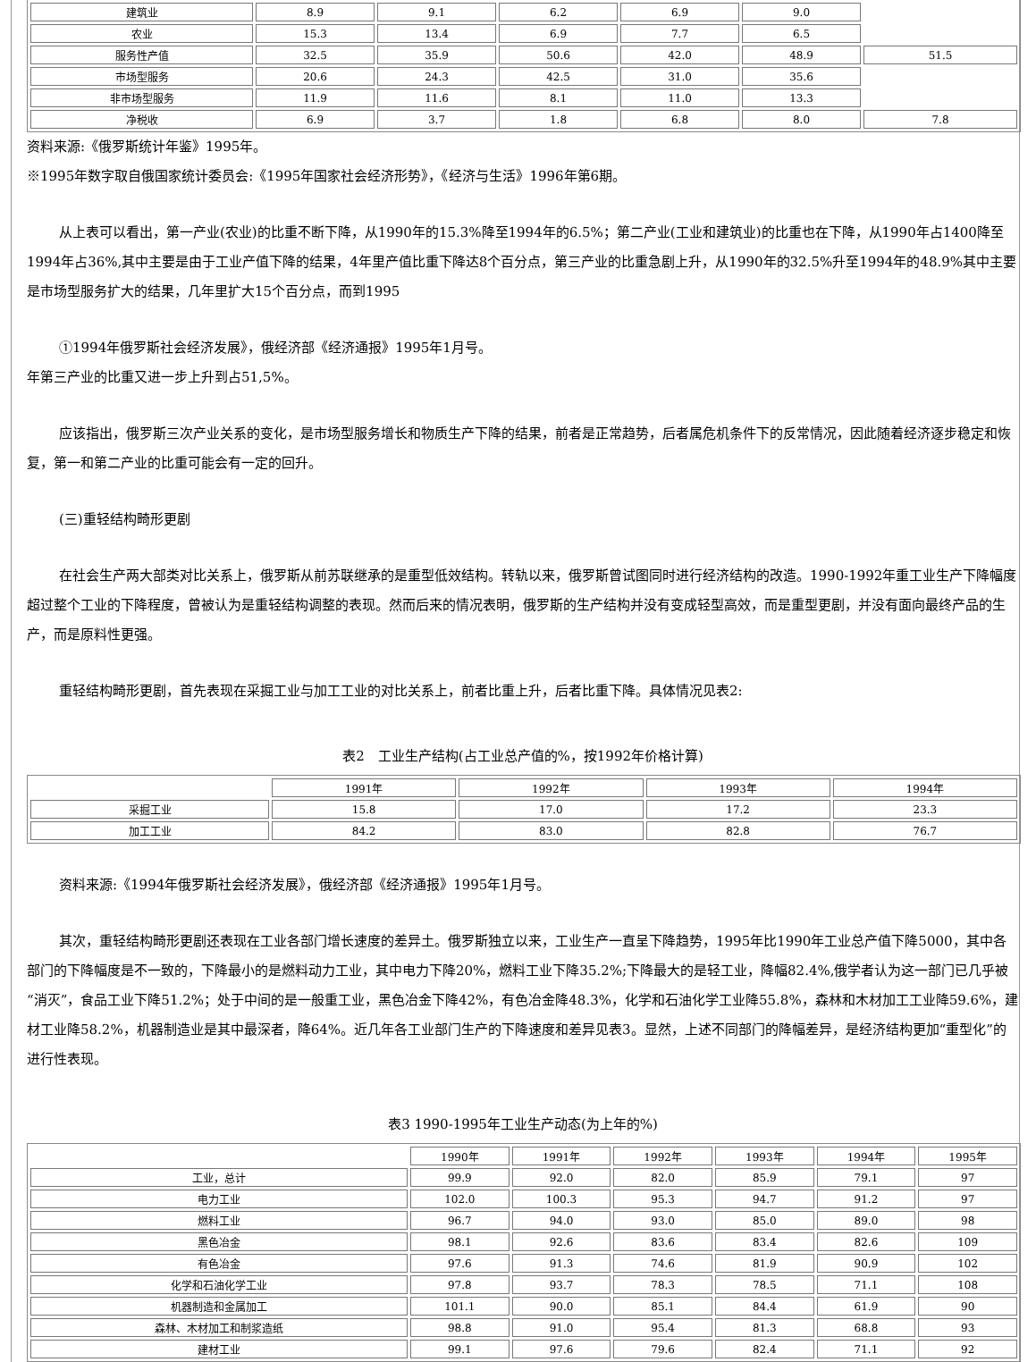| 建筑业 | 8.9 | 9.1 | 6.2 | 6.9 | 9.0 | |
| 农业 | 15.3 | 13.4 | 6.9 | 7.7 | 6.5 | |
| 服务性产值 | 32.5 | 35.9 | 50.6 | 42.0 | 48.9 | 51.5 |
| 市场型服务 | 20.6 | 24.3 | 42.5 | 31.0 | 35.6 | |
| 非市场型服务 | 11.9 | 11.6 | 8.1 | 11.0 | 13.3 | |
| 净税收 | 6.9 | 3.7 | 1.8 | 6.8 | 8.0 | 7.8 |
资料来源:《俄罗斯统计年鉴》1995年。
※1995年数字取自俄国家统计委员会:《1995年国家社会经济形势》，《经济与生活》1996年第6期。
从上表可以看出，第一产业(农业)的比重不断下降，从1990年的15.3%降至1994年的6.5%；第二产业(工业和建筑业)的比重也在下降，从1990年占1400降至1994年占36%,其中主要是由于工业产值下降的结果，4年里产值比重下降达8个百分点，第三产业的比重急剧上升，从1990年的32.5%升至1994年的48.9%其中主要是市场型服务扩大的结果，几年里扩大15个百分点，而到1995
①1994年俄罗斯社会经济发展》，俄经济部《经济通报》1995年1月号。
年第三产业的比重又进一步上升到占51,5%。
应该指出，俄罗斯三次产业关系的变化，是市场型服务增长和物质生产下降的结果，前者是正常趋势，后者属危机条件下的反常情况，因此随着经济逐步稳定和恢复，第一和第二产业的比重可能会有一定的回升。
(三)重轻结构畸形更剧
在社会生产两大部类对比关系上，俄罗斯从前苏联继承的是重型低效结构。转轨以来，俄罗斯曾试图同时进行经济结构的改造。1990-1992年重工业生产下降幅度超过整个工业的下降程度，曾被认为是重轻结构调整的表现。然而后来的情况表明，俄罗斯的生产结构并没有变成轻型高效，而是重型更剧，并没有面向最终产品的生产，而是原料性更强。
重轻结构畸形更剧，首先表现在采掘工业与加工工业的对比关系上，前者比重上升，后者比重下降。具体情况见表2:
表2　工业生产结构(占工业总产值的%，按1992年价格计算)
| | 1991年 | 1992年 | 1993年 | 1994年 |
| 采掘工业 | 15.8 | 17.0 | 17.2 | 23.3 |
| 加工工业 | 84.2 | 83.0 | 82.8 | 76.7 |
资料来源:《1994年俄罗斯社会经济发展》，俄经济部《经济通报》1995年1月号。
其次，重轻结构畸形更剧还表现在工业各部门增长速度的差异土。俄罗斯独立以来，工业生产一直呈下降趋势，1995年比1990年工业总产值下降5000，其中各部门的下降幅度是不一致的，下降最小的是燃料动力工业，其中电力下降20%，燃料工业下降35.2%;下降最大的是轻工业，降幅82.4%,俄学者认为这一部门已几乎被“消灭”，食品工业下降51.2%；处于中间的是一般重工业，黑色冶金下降42%，有色冶金降48.3%，化学和石油化学工业降55.8%，森林和木材加工工业降59.6%，建材工业降58.2%，机器制造业是其中最深者，降64%。近几年各工业部门生产的下降速度和差异见表3。显然，上述不同部门的降幅差异，是经济结构更加“重型化”的进行性表现。
表3 1990-1995年工业生产动态(为上年的%)
| | 1990年 | 1991年 | 1992年 | 1993年 | 1994年 | 1995年 |
| 工业，总计 | 99.9 | 92.0 | 82.0 | 85.9 | 79.1 | 97 |
| 电力工业 | 102.0 | 100.3 | 95.3 | 94.7 | 91.2 | 97 |
| 燃料工业 | 96.7 | 94.0 | 93.0 | 85.0 | 89.0 | 98 |
| 黑色冶金 | 98.1 | 92.6 | 83.6 | 83.4 | 82.6 | 109 |
| 有色冶金 | 97.6 | 91.3 | 74.6 | 81.9 | 90.9 | 102 |
| 化学和石油化学工业 | 97.8 | 93.7 | 78.3 | 78.5 | 71.1 | 108 |
| 机器制造和金属加工 | 101.1 | 90.0 | 85.1 | 84.4 | 61.9 | 90 |
| 森林、木材加工和制浆造纸 | 98.8 | 91.0 | 95.4 | 81.3 | 68.8 | 93 |
| 建材工业 | 99.1 | 97.6 | 79.6 | 82.4 | 71.1 | 92 |